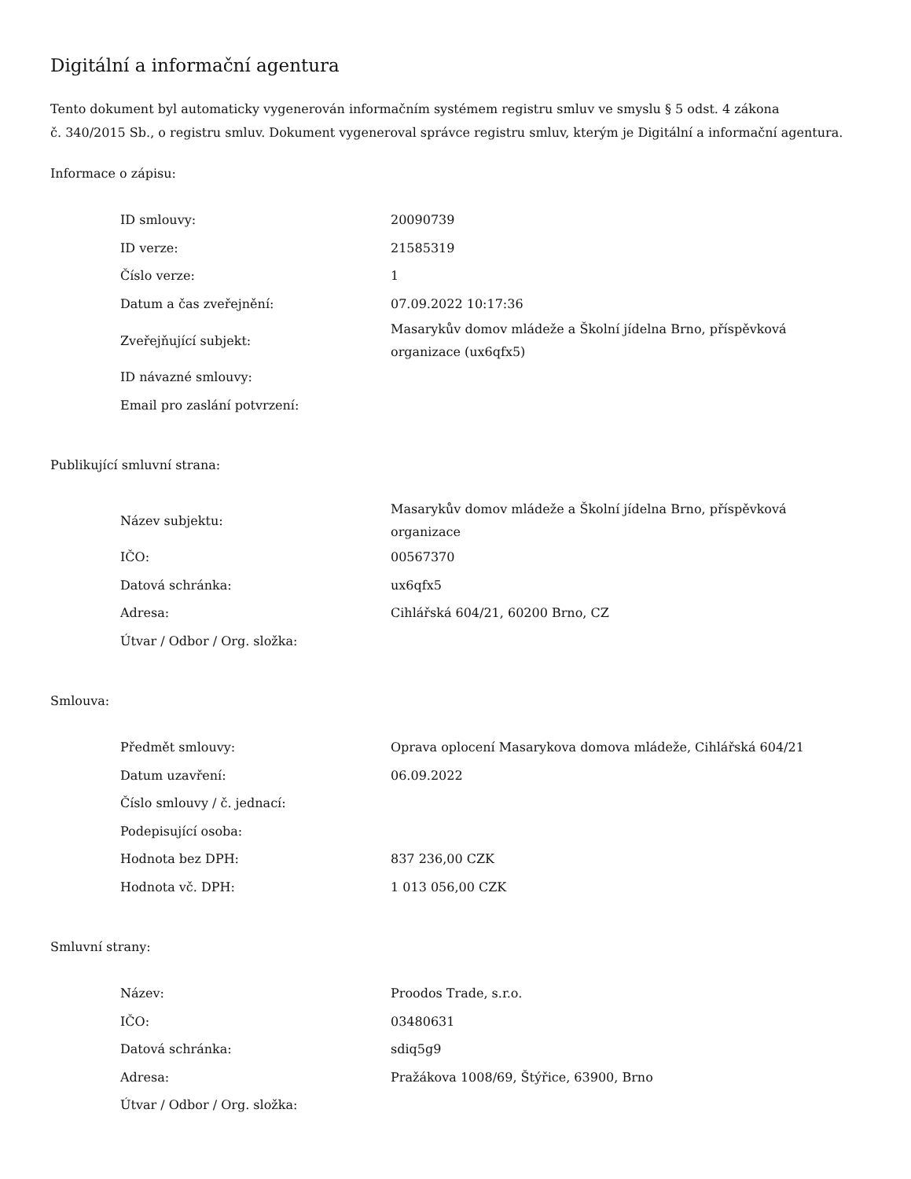Digitální a informační agentura
Tento dokument byl automaticky vygenerován informačním systémem registru smluv ve smyslu § 5 odst. 4 zákona
č. 340/2015 Sb., o registru smluv. Dokument vygeneroval správce registru smluv, kterým je Digitální a informační agentura.
Informace o zápisu:
| ID smlouvy: | 20090739 |
| ID verze: | 21585319 |
| Číslo verze: | 1 |
| Datum a čas zveřejnění: | 07.09.2022 10:17:36 |
| Zveřejňující subjekt: | Masarykův domov mládeže a Školní jídelna Brno, příspěvková organizace (ux6qfx5) |
| ID návazné smlouvy: | |
| Email pro zaslání potvrzení: | |
Publikující smluvní strana:
| Název subjektu: | Masarykův domov mládeže a Školní jídelna Brno, příspěvková organizace |
| IČO: | 00567370 |
| Datová schránka: | ux6qfx5 |
| Adresa: | Cihlářská 604/21, 60200 Brno, CZ |
| Útvar / Odbor / Org. složka: | |
Smlouva:
| Předmět smlouvy: | Oprava oplocení Masarykova domova mládeže, Cihlářská 604/21 |
| Datum uzavření: | 06.09.2022 |
| Číslo smlouvy / č. jednací: | |
| Podepisující osoba: | |
| Hodnota bez DPH: | 837 236,00 CZK |
| Hodnota vč. DPH: | 1 013 056,00 CZK |
Smluvní strany:
| Název: | Proodos Trade, s.r.o. |
| IČO: | 03480631 |
| Datová schránka: | sdiq5g9 |
| Adresa: | Pražákova 1008/69, Štýřice, 63900, Brno |
| Útvar / Odbor / Org. složka: | |